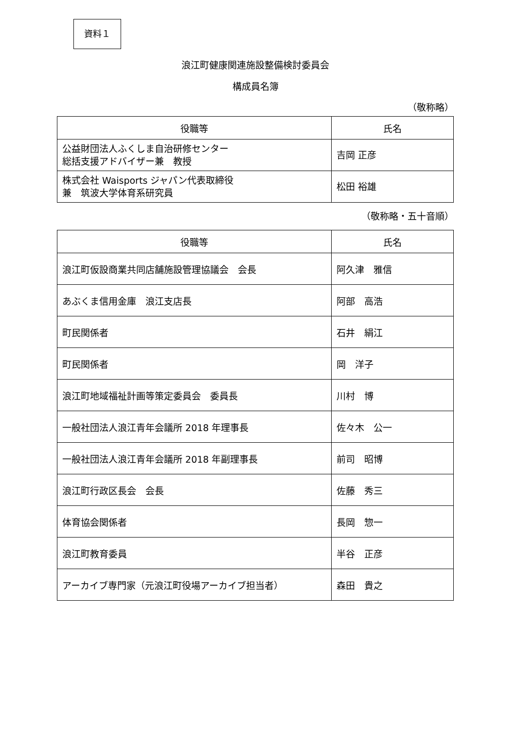資料１
浪江町健康関連施設整備検討委員会
構成員名簿
（敬称略）
| 役職等 | 氏名 |
| --- | --- |
| 公益財団法人ふくしま自治研修センター 総括支援アドバイザー兼 教授 | 吉岡 正彦 |
| 株式会社 Waisports ジャパン代表取締役 兼 筑波大学体育系研究員 | 松田 裕雄 |
（敬称略・五十音順）
| 役職等 | 氏名 |
| --- | --- |
| 浪江町仮設商業共同店舗施設管理協議会 会長 | 阿久津 雅信 |
| あぶくま信用金庫 浪江支店長 | 阿部 高浩 |
| 町民関係者 | 石井 絹江 |
| 町民関係者 | 岡 洋子 |
| 浪江町地域福祉計画等策定委員会 委員長 | 川村 博 |
| 一般社団法人浪江青年会議所 2018 年理事長 | 佐々木 公一 |
| 一般社団法人浪江青年会議所 2018 年副理事長 | 前司 昭博 |
| 浪江町行政区長会 会長 | 佐藤 秀三 |
| 体育協会関係者 | 長岡 惣一 |
| 浪江町教育委員 | 半谷 正彦 |
| アーカイブ専門家（元浪江町役場アーカイブ担当者） | 森田 貴之 |